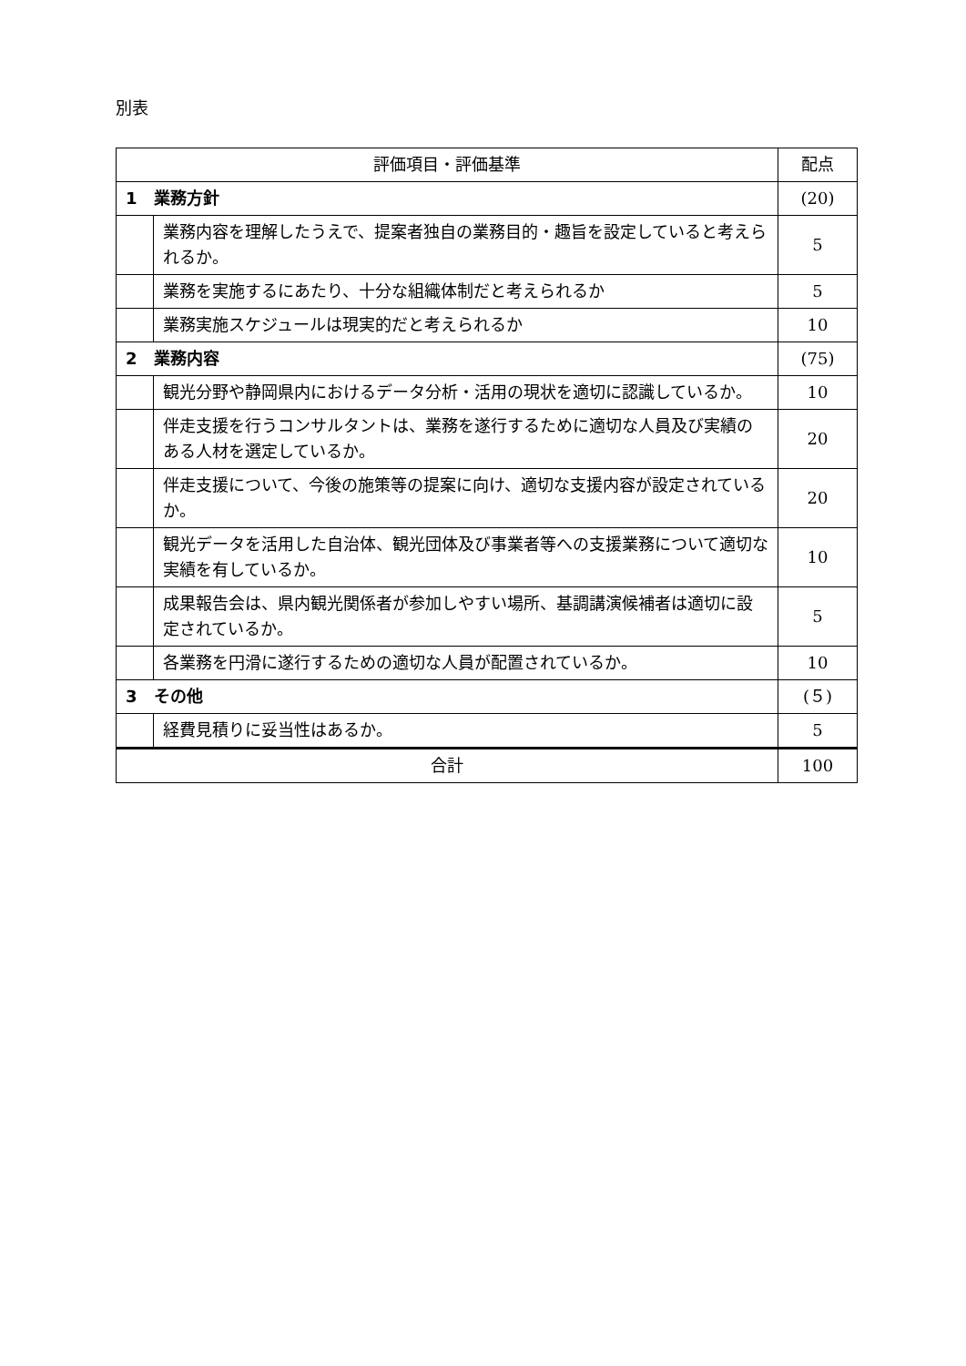別表
| 評価項目・評価基準 | | 配点 |
| --- | --- | --- |
| 1 業務方針 | | (20) |
| | 業務内容を理解したうえで、提案者独自の業務目的・趣旨を設定していると考えられるか。 | 5 |
| | 業務を実施するにあたり、十分な組織体制だと考えられるか | 5 |
| | 業務実施スケジュールは現実的だと考えられるか | 10 |
| 2 業務内容 | | (75) |
| | 観光分野や静岡県内におけるデータ分析・活用の現状を適切に認識しているか。 | 10 |
| | 伴走支援を行うコンサルタントは、業務を遂行するために適切な人員及び実績のある人材を選定しているか。 | 20 |
| | 伴走支援について、今後の施策等の提案に向け、適切な支援内容が設定されているか。 | 20 |
| | 観光データを活用した自治体、観光団体及び事業者等への支援業務について適切な実績を有しているか。 | 10 |
| | 成果報告会は、県内観光関係者が参加しやすい場所、基調講演候補者は適切に設定されているか。 | 5 |
| | 各業務を円滑に遂行するための適切な人員が配置されているか。 | 10 |
| 3 その他 | | (５) |
| | 経費見積りに妥当性はあるか。 | 5 |
| 合計 | | 100 |